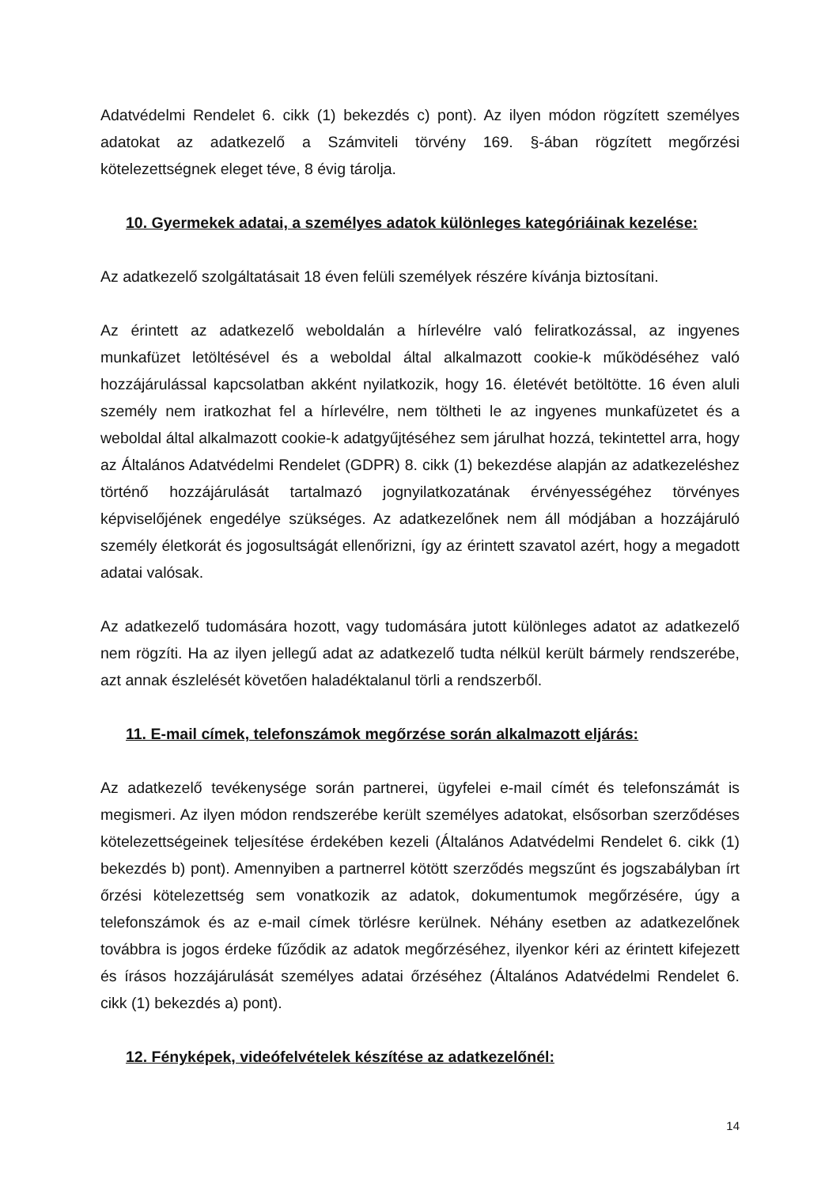Adatvédelmi Rendelet 6. cikk (1) bekezdés c) pont). Az ilyen módon rögzített személyes adatokat az adatkezelő a Számviteli törvény 169. §-ában rögzített megőrzési kötelezettségnek eleget téve, 8 évig tárolja.
10. Gyermekek adatai, a személyes adatok különleges kategóriáinak kezelése:
Az adatkezelő szolgáltatásait 18 éven felüli személyek részére kívánja biztosítani.
Az érintett az adatkezelő weboldalán a hírlevélre való feliratkozással, az ingyenes munkafüzet letöltésével és a weboldal által alkalmazott cookie-k működéséhez való hozzájárulással kapcsolatban akként nyilatkozik, hogy 16. életévét betöltötte. 16 éven aluli személy nem iratkozhat fel a hírlevélre, nem töltheti le az ingyenes munkafüzetet és a weboldal által alkalmazott cookie-k adatgyűjtéséhez sem járulhat hozzá, tekintettel arra, hogy az Általános Adatvédelmi Rendelet (GDPR) 8. cikk (1) bekezdése alapján az adatkezeléshez történő hozzájárulását tartalmazó jognyilatkozatának érvényességéhez törvényes képviselőjének engedélye szükséges. Az adatkezelőnek nem áll módjában a hozzájáruló személy életkorát és jogosultságát ellenőrizni, így az érintett szavatol azért, hogy a megadott adatai valósak.
Az adatkezelő tudomására hozott, vagy tudomására jutott különleges adatot az adatkezelő nem rögzíti. Ha az ilyen jellegű adat az adatkezelő tudta nélkül került bármely rendszerébe, azt annak észlelését követően haladéktalanul törli a rendszerből.
11. E-mail címek, telefonszámok megőrzése során alkalmazott eljárás:
Az adatkezelő tevékenysége során partnerei, ügyfelei e-mail címét és telefonszámát is megismeri. Az ilyen módon rendszerébe került személyes adatokat, elsősorban szerződéses kötelezettségeinek teljesítése érdekében kezeli (Általános Adatvédelmi Rendelet 6. cikk (1) bekezdés b) pont). Amennyiben a partnerrel kötött szerződés megszűnt és jogszabályban írt őrzési kötelezettség sem vonatkozik az adatok, dokumentumok megőrzésére, úgy a telefonszámok és az e-mail címek törlésre kerülnek. Néhány esetben az adatkezelőnek továbbra is jogos érdeke fűződik az adatok megőrzéséhez, ilyenkor kéri az érintett kifejezett és írásos hozzájárulását személyes adatai őrzéséhez (Általános Adatvédelmi Rendelet 6. cikk (1) bekezdés a) pont).
12. Fényképek, videófelvételek készítése az adatkezelőnél:
14